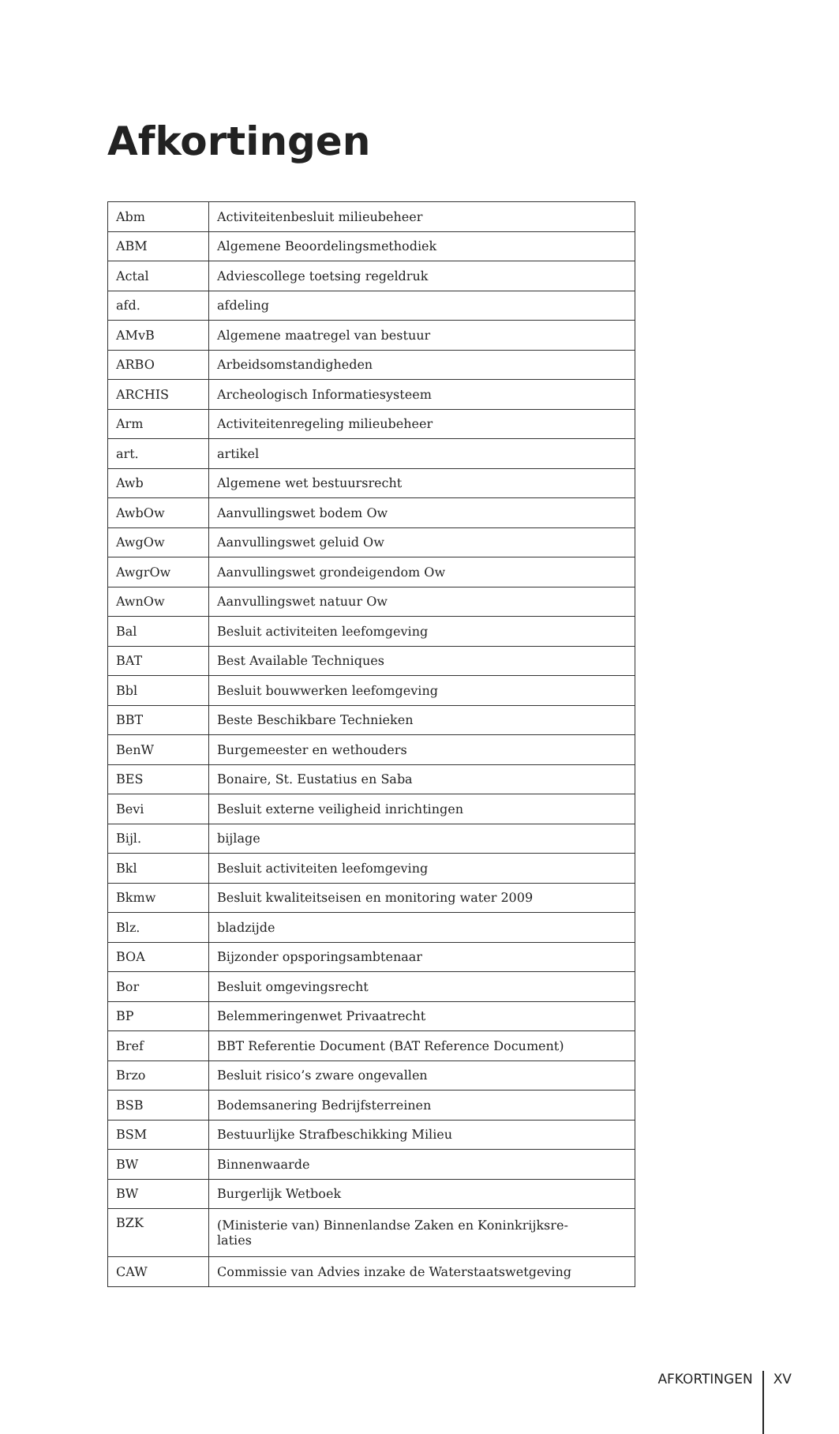Afkortingen
| Abm | Activiteitenbesluit milieubeheer |
| ABM | Algemene Beoordelingsmethodiek |
| Actal | Adviescollege toetsing regeldruk |
| afd. | afdeling |
| AMvB | Algemene maatregel van bestuur |
| ARBO | Arbeidsomstandigheden |
| ARCHIS | Archeologisch Informatiesysteem |
| Arm | Activiteitenregeling milieubeheer |
| art. | artikel |
| Awb | Algemene wet bestuursrecht |
| AwbOw | Aanvullingswet bodem Ow |
| AwgOw | Aanvullingswet geluid Ow |
| AwgrOw | Aanvullingswet grondeigendom Ow |
| AwnOw | Aanvullingswet natuur Ow |
| Bal | Besluit activiteiten leefomgeving |
| BAT | Best Available Techniques |
| Bbl | Besluit bouwwerken leefomgeving |
| BBT | Beste Beschikbare Technieken |
| BenW | Burgemeester en wethouders |
| BES | Bonaire, St. Eustatius en Saba |
| Bevi | Besluit externe veiligheid inrichtingen |
| Bijl. | bijlage |
| Bkl | Besluit activiteiten leefomgeving |
| Bkmw | Besluit kwaliteitseisen en monitoring water 2009 |
| Blz. | bladzijde |
| BOA | Bijzonder opsporingsambtenaar |
| Bor | Besluit omgevingsrecht |
| BP | Belemmeringenwet Privaatrecht |
| Bref | BBT Referentie Document (BAT Reference Document) |
| Brzo | Besluit risico’s zware ongevallen |
| BSB | Bodemsanering Bedrijfsterreinen |
| BSM | Bestuurlijke Strafbeschikking Milieu |
| BW | Binnenwaarde |
| BW | Burgerlijk Wetboek |
| BZK | (Ministerie van) Binnenlandse Zaken en Koninkrijksre- laties |
| CAW | Commissie van Advies inzake de Waterstaatswetgeving |
AFKORTINGEN XV